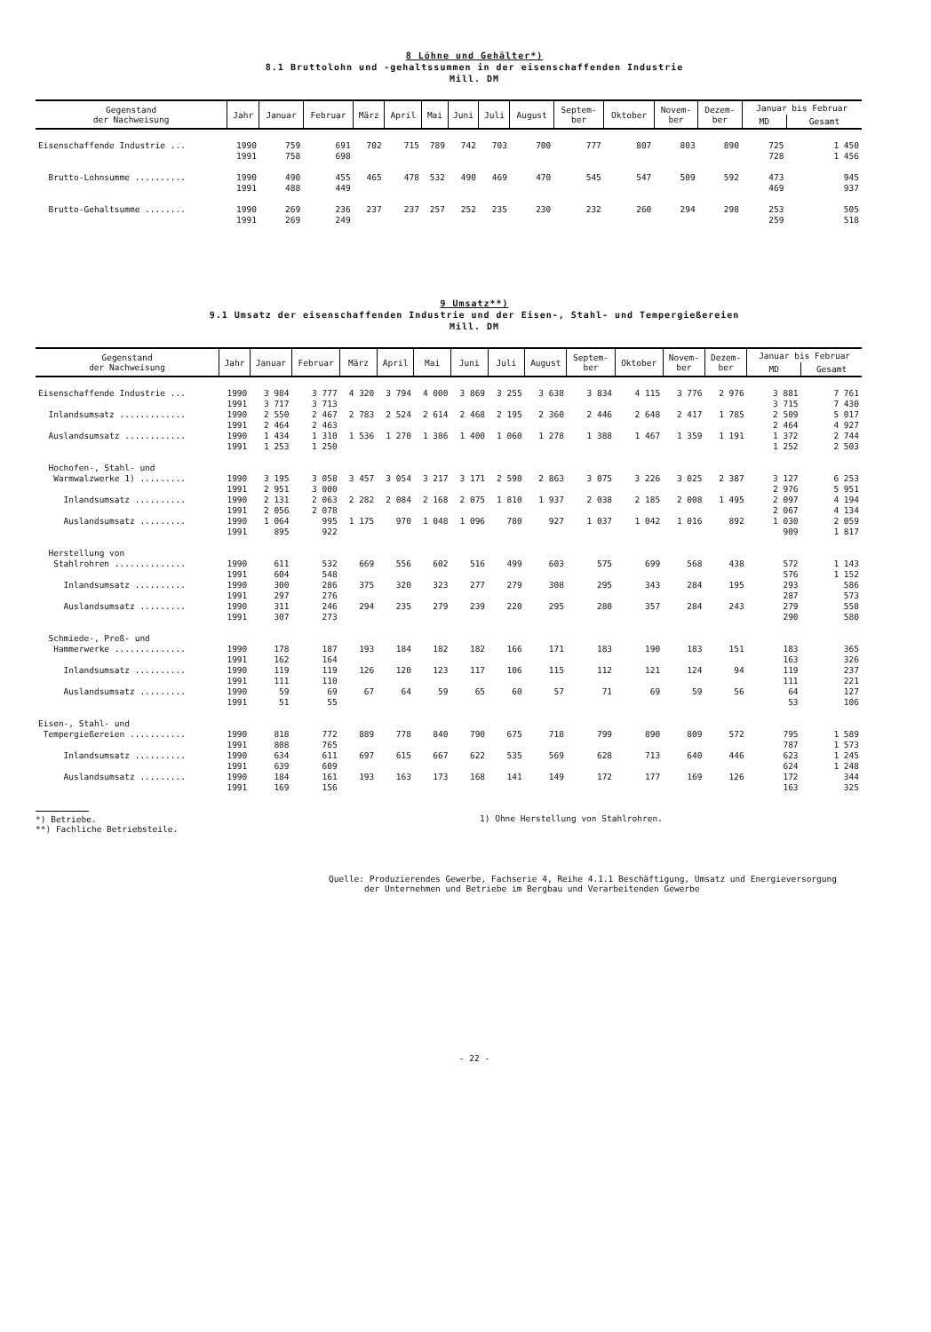8 Löhne und Gehälter*)
8.1 Bruttolohn und -gehaltssummen in der eisenschaffenden Industrie
Mill. DM
| Gegenstand der Nachweisung | Jahr | Januar | Februar | März | April | Mai | Juni | Juli | August | Septem- ber | Oktober | Novem- ber | Dezem- ber | Januar bis Februar | |
| --- | --- | --- | --- | --- | --- | --- | --- | --- | --- | --- | --- | --- | --- | --- | --- |
| | | | | | | | | | | | | | | MD | Gesamt |
| Eisenschaffende Industrie ... | 1990 1991 | 759 758 | 691 698 | 702 | 715 | 789 | 742 | 703 | 700 | 777 | 807 | 803 | 890 | 725 728 | 1 450 1 456 |
| Brutto-Lohnsumme .......... | 1990 1991 | 490 488 | 455 449 | 465 | 478 | 532 | 490 | 469 | 470 | 545 | 547 | 509 | 592 | 473 469 | 945 937 |
| Brutto-Gehaltsumme ........ | 1990 1991 | 269 269 | 236 249 | 237 | 237 | 257 | 252 | 235 | 230 | 232 | 260 | 294 | 298 | 253 259 | 505 518 |
9 Umsatz**)
9.1 Umsatz der eisenschaffenden Industrie und der Eisen-, Stahl- und Tempergießereien
Mill. DM
| Gegenstand der Nachweisung | Jahr | Januar | Februar | März | April | Mai | Juni | Juli | August | Septem- ber | Oktober | Novem- ber | Dezem- ber | Januar bis Februar | |
| --- | --- | --- | --- | --- | --- | --- | --- | --- | --- | --- | --- | --- | --- | --- | --- |
| | | | | | | | | | | | | | | MD | Gesamt |
| Eisenschaffende Industrie ... | 1990 1991 | 3 984 3 717 | 3 777 3 713 | 4 320 | 3 794 | 4 000 | 3 869 | 3 255 | 3 638 | 3 834 | 4 115 | 3 776 | 2 976 | 3 881 3 715 | 7 761 7 430 |
| Inlandsumsatz ............. | 1990 1991 | 2 550 2 464 | 2 467 2 463 | 2 783 | 2 524 | 2 614 | 2 468 | 2 195 | 2 360 | 2 446 | 2 648 | 2 417 | 1 785 | 2 509 2 464 | 5 017 4 927 |
| Auslandsumsatz ............ | 1990 1991 | 1 434 1 253 | 1 310 1 250 | 1 536 | 1 270 | 1 386 | 1 400 | 1 060 | 1 278 | 1 388 | 1 467 | 1 359 | 1 191 | 1 372 1 252 | 2 744 2 503 |
| Hochofen-, Stahl- und Warmwalzwerke 1) ......... | 1990 1991 | 3 195 2 951 | 3 058 3 000 | 3 457 | 3 054 | 3 217 | 3 171 | 2 590 | 2 863 | 3 075 | 3 226 | 3 025 | 2 387 | 3 127 2 976 | 6 253 5 951 |
| Inlandsumsatz .......... | 1990 1991 | 2 131 2 056 | 2 063 2 078 | 2 282 | 2 084 | 2 168 | 2 075 | 1 810 | 1 937 | 2 038 | 2 185 | 2 008 | 1 495 | 2 097 2 067 | 4 194 4 134 |
| Auslandsumsatz ......... | 1990 1991 | 1 064 895 | 995 922 | 1 175 | 970 | 1 048 | 1 096 | 780 | 927 | 1 037 | 1 042 | 1 016 | 892 | 1 030 909 | 2 059 1 817 |
| Herstellung von Stahlrohren .............. | 1990 1991 | 611 604 | 532 548 | 669 | 556 | 602 | 516 | 499 | 603 | 575 | 699 | 568 | 438 | 572 576 | 1 143 1 152 |
| Inlandsumsatz .......... | 1990 1991 | 300 297 | 286 276 | 375 | 320 | 323 | 277 | 279 | 308 | 295 | 343 | 284 | 195 | 293 287 | 586 573 |
| Auslandsumsatz ......... | 1990 1991 | 311 307 | 246 273 | 294 | 235 | 279 | 239 | 220 | 295 | 280 | 357 | 284 | 243 | 279 290 | 558 580 |
| Schmiede-, Preß- und Hammerwerke .............. | 1990 1991 | 178 162 | 187 164 | 193 | 184 | 182 | 182 | 166 | 171 | 183 | 190 | 183 | 151 | 183 163 | 365 326 |
| Inlandsumsatz .......... | 1990 1991 | 119 111 | 119 110 | 126 | 120 | 123 | 117 | 106 | 115 | 112 | 121 | 124 | 94 | 119 111 | 237 221 |
| Auslandsumsatz ......... | 1990 1991 | 59 51 | 69 55 | 67 | 64 | 59 | 65 | 60 | 57 | 71 | 69 | 59 | 56 | 64 53 | 127 106 |
| Eisen-, Stahl- und Tempergießereien ........... | 1990 1991 | 818 808 | 772 765 | 889 | 778 | 840 | 790 | 675 | 718 | 799 | 890 | 809 | 572 | 795 787 | 1 589 1 573 |
| Inlandsumsatz .......... | 1990 1991 | 634 639 | 611 609 | 697 | 615 | 667 | 622 | 535 | 569 | 628 | 713 | 640 | 446 | 623 624 | 1 245 1 248 |
| Auslandsumsatz ......... | 1990 1991 | 184 169 | 161 156 | 193 | 163 | 173 | 168 | 141 | 149 | 172 | 177 | 169 | 126 | 172 163 | 344 325 |
*) Betriebe.
**) Fachliche Betriebsteile.
1) Ohne Herstellung von Stahlrohren.
Quelle: Produzierendes Gewerbe, Fachserie 4, Reihe 4.1.1 Beschäftigung, Umsatz und Energieversorgung
der Unternehmen und Betriebe im Bergbau und Verarbeitenden Gewerbe
- 22 -